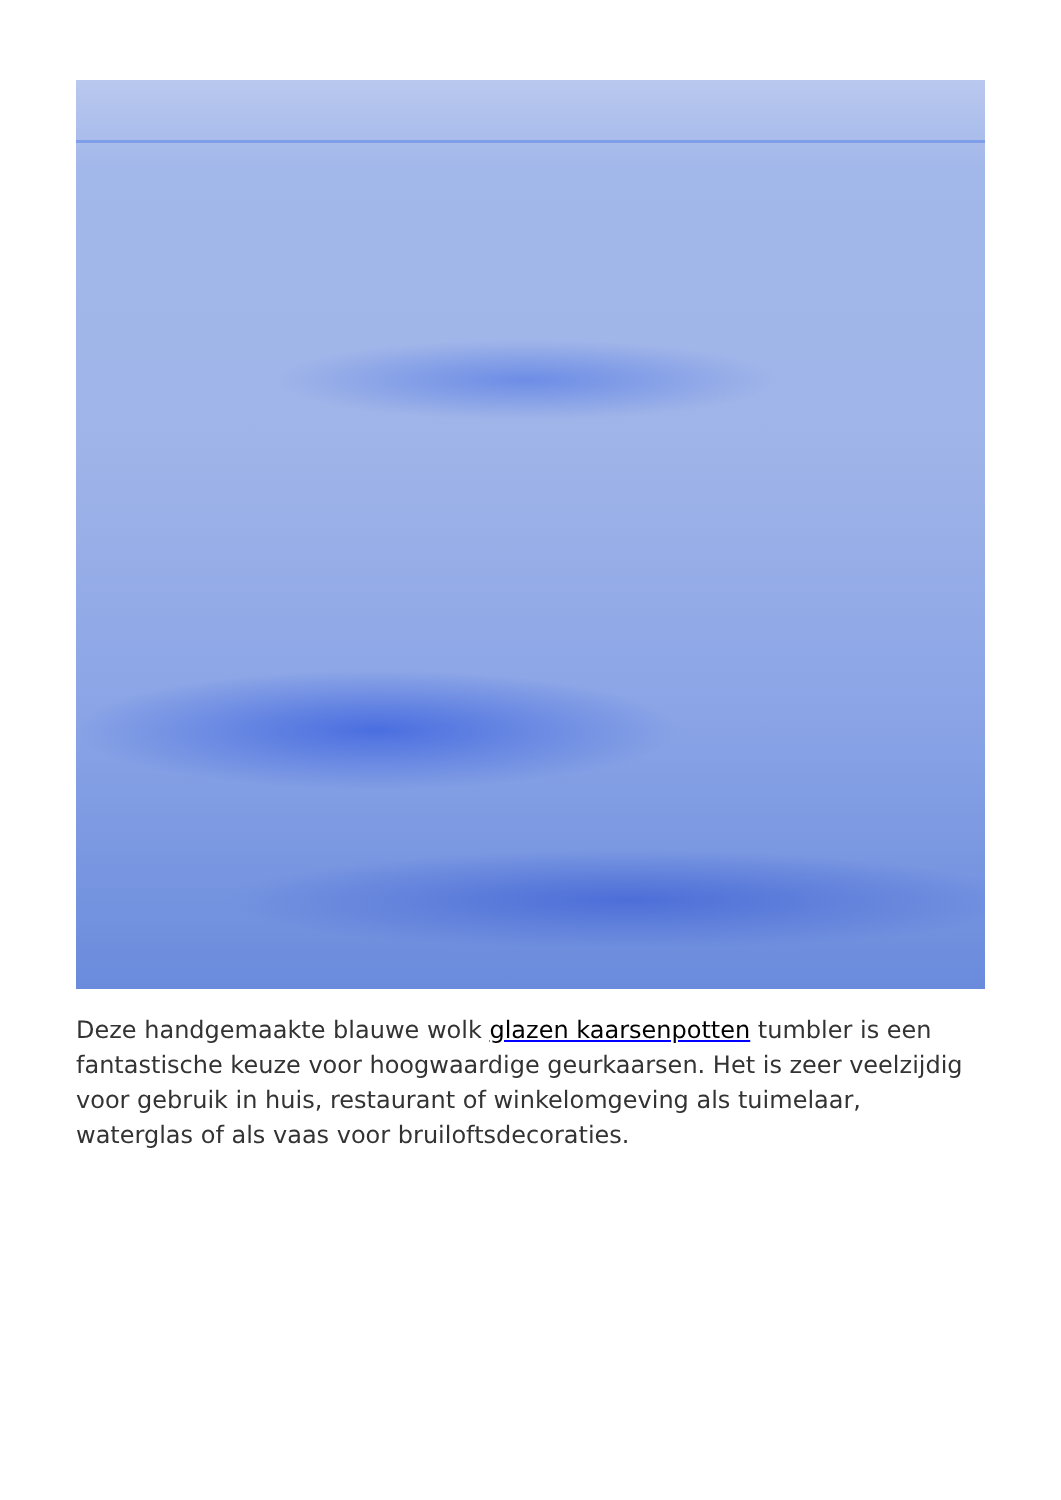Deze handgemaakte blauwe wolk glazen kaarsenpotten tumbler is een fantastische keuze voor hoogwaardige geurkaarsen. Het is zeer veelzijdig voor gebruik in huis, restaurant of winkelomgeving als tuimelaar, waterglas of als vaas voor bruiloftsdecoraties.